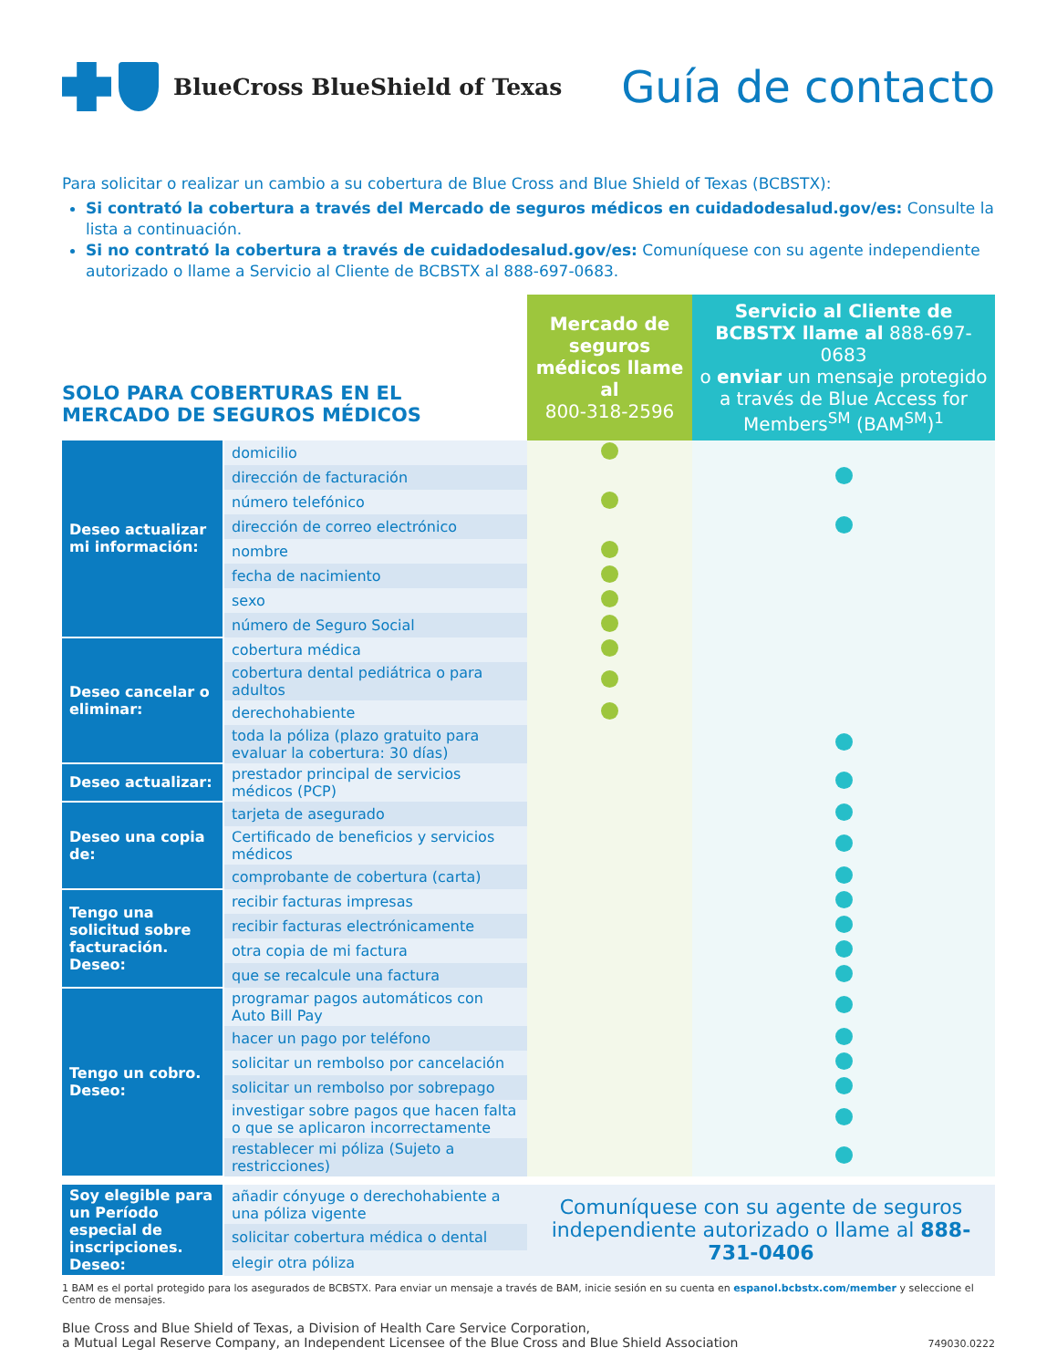BlueCross BlueShield of Texas
Guía de contacto
Para solicitar o realizar un cambio a su cobertura de Blue Cross and Blue Shield of Texas (BCBSTX):
Si contrató la cobertura a través del Mercado de seguros médicos en cuidadodesalud.gov/es: Consulte la lista a continuación.
Si no contrató la cobertura a través de cuidadodesalud.gov/es: Comuníquese con su agente independiente autorizado o llame a Servicio al Cliente de BCBSTX al 888-697-0683.
| SOLO PARA COBERTURAS EN EL MERCADO DE SEGUROS MÉDICOS | | Mercado de seguros médicos llame al 800-318-2596 | Servicio al Cliente de BCBSTX llame al 888-697-0683 o enviar un mensaje protegido a través de Blue Access for Members<sup>SM</sup> (BAM<sup>SM</sup>)<sup>1</sup> |
| Deseo actualizar mi información: | domicilio | | |
| | dirección de facturación | | |
| | número telefónico | | |
| | dirección de correo electrónico | | |
| | nombre | | |
| | fecha de nacimiento | | |
| | sexo | | |
| | número de Seguro Social | | |
| Deseo cancelar o eliminar: | cobertura médica | | |
| | cobertura dental pediátrica o para adultos | | |
| | derechohabiente | | |
| | toda la póliza (plazo gratuito para evaluar la cobertura: 30 días) | | |
| Deseo actualizar: | prestador principal de servicios médicos (PCP) | | |
| Deseo una copia de: | tarjeta de asegurado | | |
| | Certificado de beneficios y servicios médicos | | |
| | comprobante de cobertura (carta) | | |
| Tengo una solicitud sobre facturación. Deseo: | recibir facturas impresas | | |
| | recibir facturas electrónicamente | | |
| | otra copia de mi factura | | |
| | que se recalcule una factura | | |
| Tengo un cobro. Deseo: | programar pagos automáticos con Auto Bill Pay | | |
| | hacer un pago por teléfono | | |
| | solicitar un rembolso por cancelación | | |
| | solicitar un rembolso por sobrepago | | |
| | investigar sobre pagos que hacen falta o que se aplicaron incorrectamente | | |
| | restablecer mi póliza (Sujeto a restricciones) | | |
| Soy elegible para un Período especial de inscripciones. Deseo: | añadir cónyuge o derechohabiente a una póliza vigente | Comuníquese con su agente de seguros independiente autorizado o llame al 888-731-0406 | |
| | solicitar cobertura médica o dental | | |
| | elegir otra póliza | | |
1 BAM es el portal protegido para los asegurados de BCBSTX. Para enviar un mensaje a través de BAM, inicie sesión en su cuenta en espanol.bcbstx.com/member y seleccione el Centro de mensajes.
Blue Cross and Blue Shield of Texas, a Division of Health Care Service Corporation,
a Mutual Legal Reserve Company, an Independent Licensee of the Blue Cross and Blue Shield Association
749030.0222